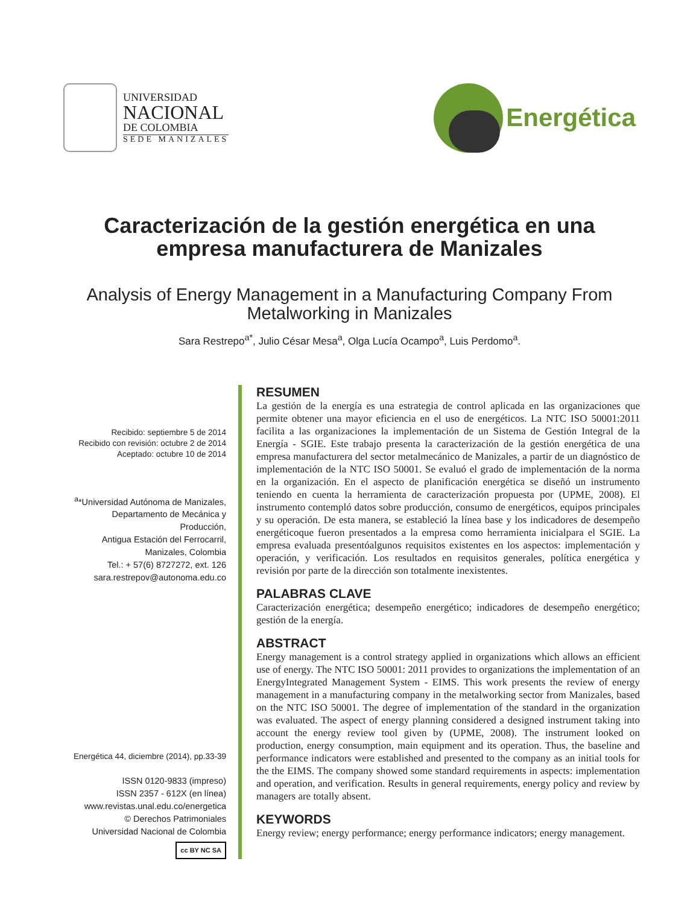UNIVERSIDAD
NACIONAL
DE COLOMBIA
SEDE MANIZALES
Energética
Caracterización de la gestión energética en una empresa manufacturera de Manizales
Analysis of Energy Management in a Manufacturing Company From Metalworking in Manizales
Sara Restrepo<sup>a*</sup>, Julio César Mesa<sup>a</sup>, Olga Lucía Ocampo<sup>a</sup>, Luis Perdomo<sup>a</sup>.
Recibido: septiembre 5 de 2014
Recibido con revisión: octubre 2 de 2014
Aceptado: octubre 10 de 2014
<sup>a</sup>*Universidad Autónoma de Manizales,
Departamento de Mecánica y
Producción,
Antigua Estación del Ferrocarril,
Manizales, Colombia
Tel.: + 57(6) 8727272, ext. 126
sara.restrepov@autonoma.edu.co
Energética 44, diciembre (2014), pp.33-39
ISSN 0120-9833 (impreso)
ISSN 2357 - 612X (en línea)
www.revistas.unal.edu.co/energetica
© Derechos Patrimoniales
Universidad Nacional de Colombia
cc BY NC SA
RESUMEN
La gestión de la energía es una estrategia de control aplicada en las organizaciones que permite obtener una mayor eficiencia en el uso de energéticos. La NTC ISO 50001:2011 facilita a las organizaciones la implementación de un Sistema de Gestión Integral de la Energía - SGIE. Este trabajo presenta la caracterización de la gestión energética de una empresa manufacturera del sector metalmecánico de Manizales, a partir de un diagnóstico de implementación de la NTC ISO 50001. Se evaluó el grado de implementación de la norma en la organización. En el aspecto de planificación energética se diseñó un instrumento teniendo en cuenta la herramienta de caracterización propuesta por (UPME, 2008). El instrumento contempló datos sobre producción, consumo de energéticos, equipos principales y su operación. De esta manera, se estableció la línea base y los indicadores de desempeño energéticoque fueron presentados a la empresa como herramienta inicialpara el SGIE. La empresa evaluada presentóalgunos requisitos existentes en los aspectos: implementación y operación, y verificación. Los resultados en requisitos generales, política energética y revisión por parte de la dirección son totalmente inexistentes.
PALABRAS CLAVE
Caracterización energética; desempeño energético; indicadores de desempeño energético; gestión de la energía.
ABSTRACT
Energy management is a control strategy applied in organizations which allows an efficient use of energy. The NTC ISO 50001: 2011 provides to organizations the implementation of an EnergyIntegrated Management System - EIMS. This work presents the review of energy management in a manufacturing company in the metalworking sector from Manizales, based on the NTC ISO 50001. The degree of implementation of the standard in the organization was evaluated. The aspect of energy planning considered a designed instrument taking into account the energy review tool given by (UPME, 2008). The instrument looked on production, energy consumption, main equipment and its operation. Thus, the baseline and performance indicators were established and presented to the company as an initial tools for the the EIMS. The company showed some standard requirements in aspects: implementation and operation, and verification. Results in general requirements, energy policy and review by managers are totally absent.
KEYWORDS
Energy review; energy performance; energy performance indicators; energy management.